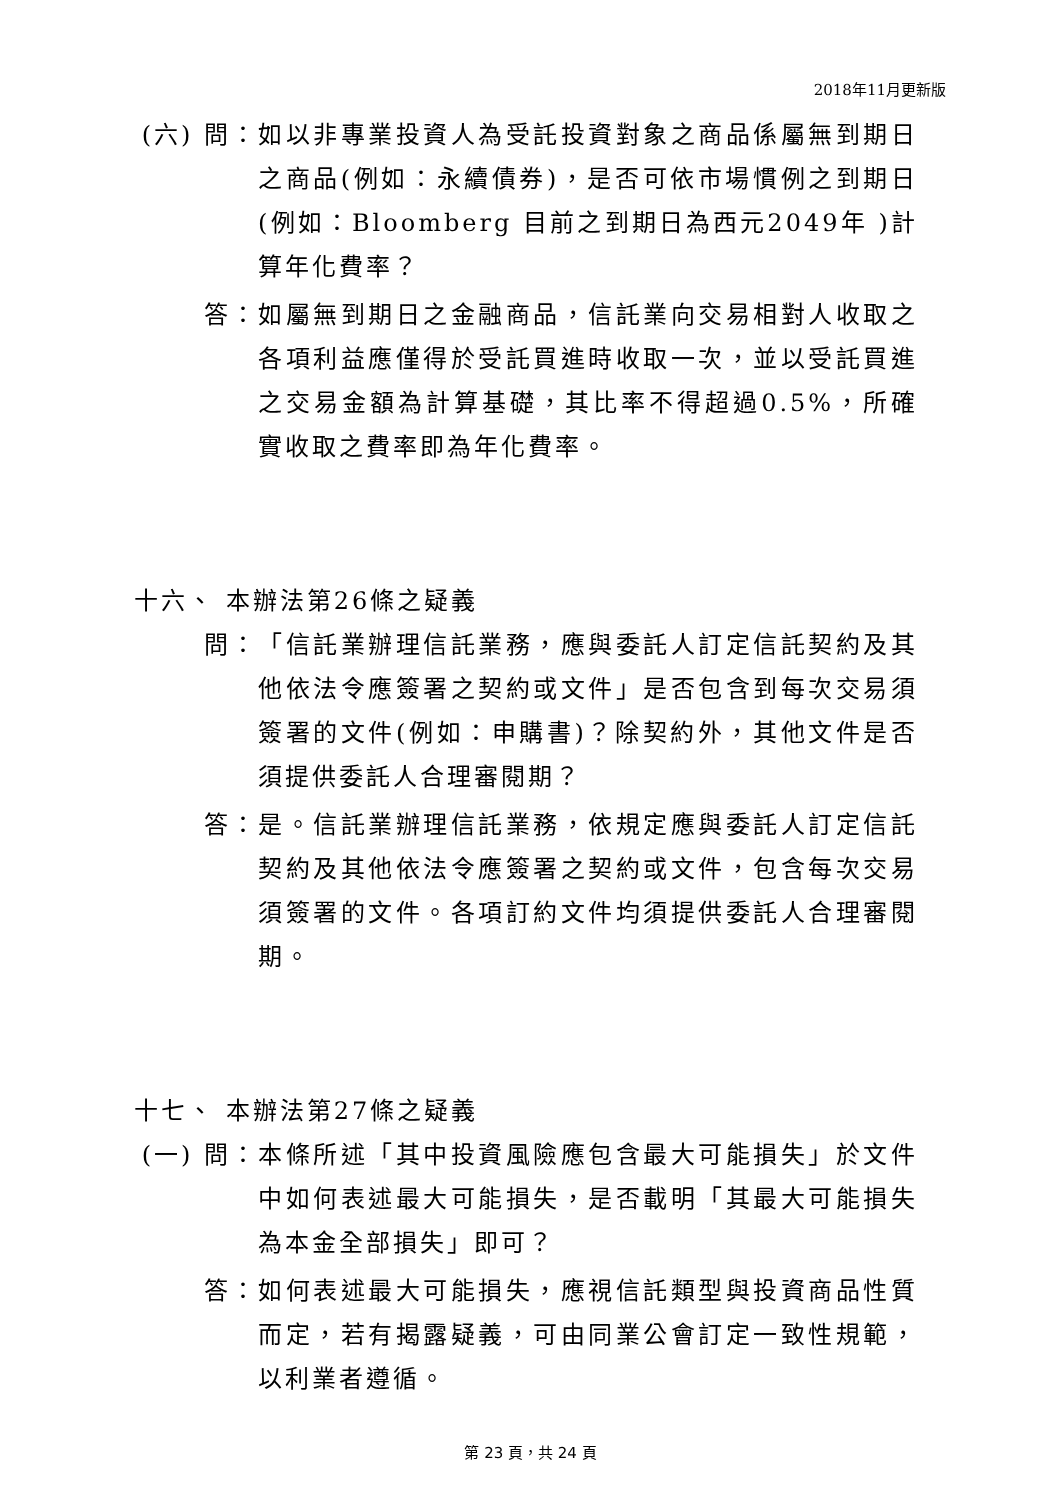2018年11月更新版
(六) 問： 如以非專業投資人為受託投資對象之商品係屬無到期日之商品(例如：永續債券)，是否可依市場慣例之到期日(例如：Bloomberg 目前之到期日為西元2049年 )計算年化費率？
答： 如屬無到期日之金融商品，信託業向交易相對人收取之各項利益應僅得於受託買進時收取一次，並以受託買進之交易金額為計算基礎，其比率不得超過0.5%，所確實收取之費率即為年化費率。
十六、 本辦法第26條之疑義
問： 「信託業辦理信託業務，應與委託人訂定信託契約及其他依法令應簽署之契約或文件」是否包含到每次交易須簽署的文件(例如：申購書)？除契約外，其他文件是否須提供委託人合理審閱期？
答： 是。信託業辦理信託業務，依規定應與委託人訂定信託契約及其他依法令應簽署之契約或文件，包含每次交易須簽署的文件。各項訂約文件均須提供委託人合理審閱期。
十七、 本辦法第27條之疑義
(一) 問： 本條所述「其中投資風險應包含最大可能損失」於文件中如何表述最大可能損失，是否載明「其最大可能損失為本金全部損失」即可？
答： 如何表述最大可能損失，應視信託類型與投資商品性質而定，若有揭露疑義，可由同業公會訂定一致性規範，以利業者遵循。
第 23 頁，共 24 頁